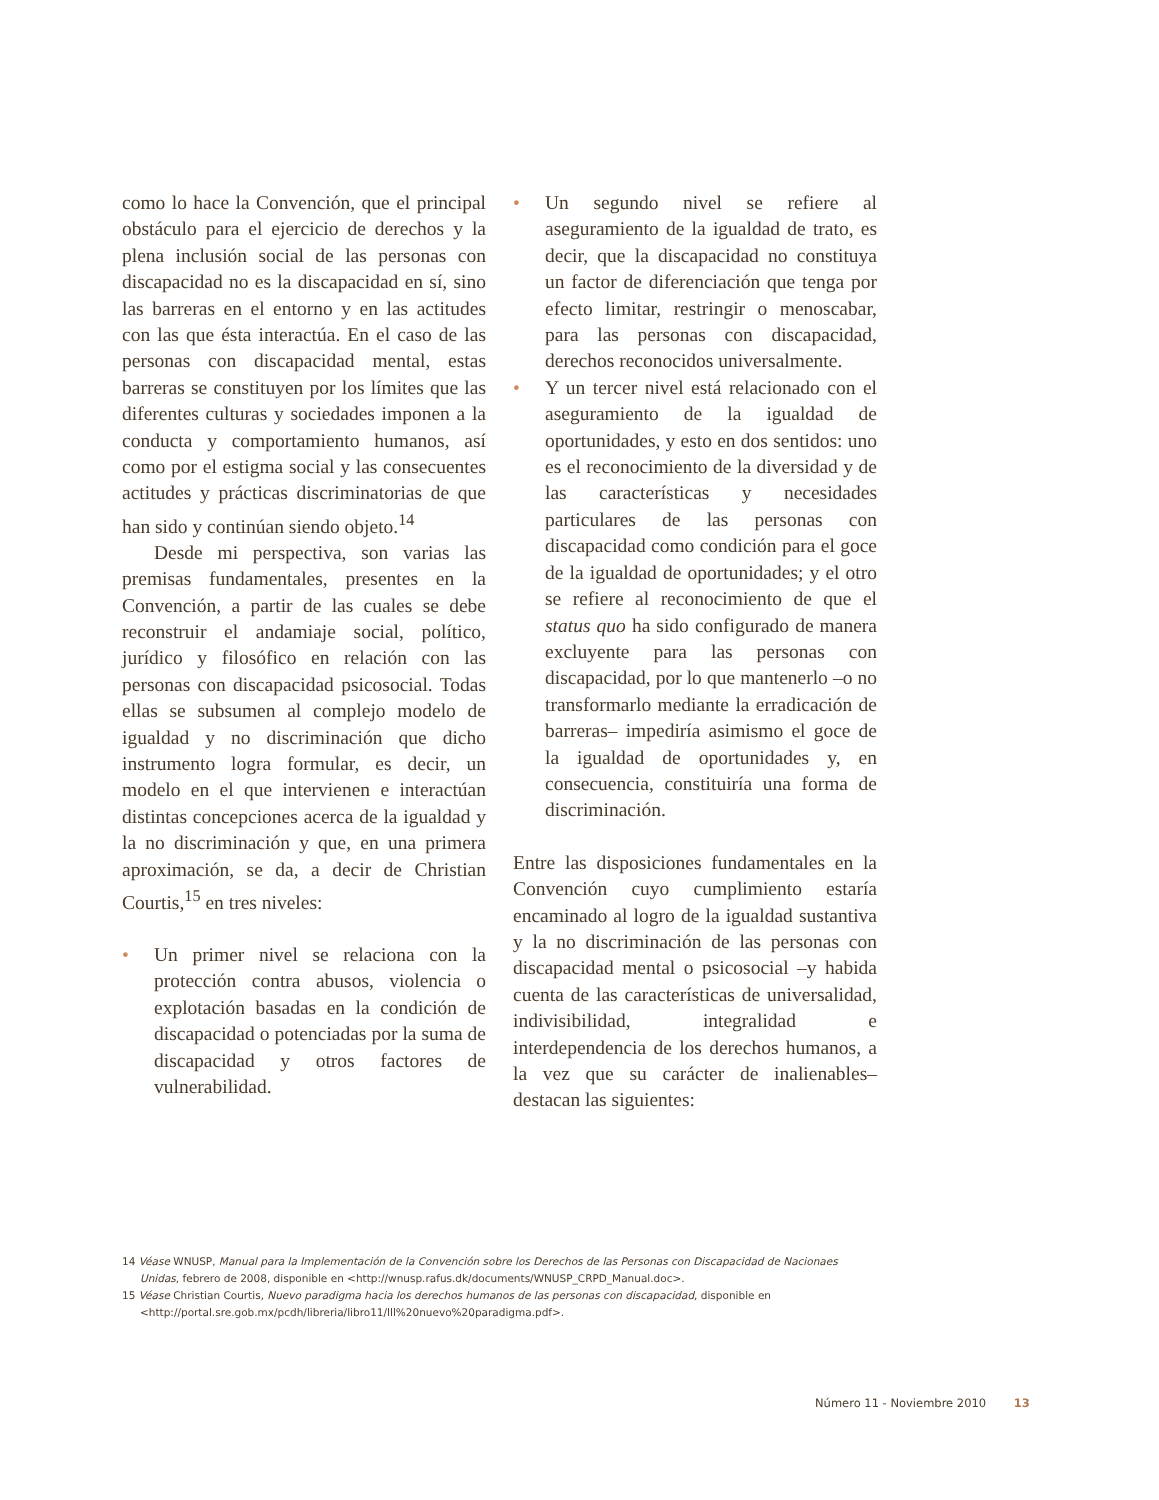como lo hace la Convención, que el principal obstáculo para el ejercicio de derechos y la plena inclusión social de las personas con discapacidad no es la discapacidad en sí, sino las barreras en el entorno y en las actitudes con las que ésta interactúa. En el caso de las personas con discapacidad mental, estas barreras se constituyen por los límites que las diferentes culturas y sociedades imponen a la conducta y comportamiento humanos, así como por el estigma social y las consecuentes actitudes y prácticas discriminatorias de que han sido y continúan siendo objeto.<sup>14</sup>
Desde mi perspectiva, son varias las premisas fundamentales, presentes en la Convención, a partir de las cuales se debe reconstruir el andamiaje social, político, jurídico y filosófico en relación con las personas con discapacidad psicosocial. Todas ellas se subsumen al complejo modelo de igualdad y no discriminación que dicho instrumento logra formular, es decir, un modelo en el que intervienen e interactúan distintas concepciones acerca de la igualdad y la no discriminación y que, en una primera aproximación, se da, a decir de Christian Courtis,<sup>15</sup> en tres niveles:
• Un primer nivel se relaciona con la protección contra abusos, violencia o explotación basadas en la condición de discapacidad o potenciadas por la suma de discapacidad y otros factores de vulnerabilidad.
• Un segundo nivel se refiere al aseguramiento de la igualdad de trato, es decir, que la discapacidad no constituya un factor de diferenciación que tenga por efecto limitar, restringir o menoscabar, para las personas con discapacidad, derechos reconocidos universalmente.
• Y un tercer nivel está relacionado con el aseguramiento de la igualdad de oportunidades, y esto en dos sentidos: uno es el reconocimiento de la diversidad y de las características y necesidades particulares de las personas con discapacidad como condición para el goce de la igualdad de oportunidades; y el otro se refiere al reconocimiento de que el status quo ha sido configurado de manera excluyente para las personas con discapacidad, por lo que mantenerlo –o no transformarlo mediante la erradicación de barreras– impediría asimismo el goce de la igualdad de oportunidades y, en consecuencia, constituiría una forma de discriminación.
Entre las disposiciones fundamentales en la Convención cuyo cumplimiento estaría encaminado al logro de la igualdad sustantiva y la no discriminación de las personas con discapacidad mental o psicosocial –y habida cuenta de las características de universalidad, indivisibilidad, integralidad e interdependencia de los derechos humanos, a la vez que su carácter de inalienables– destacan las siguientes:
14 Véase WNUSP, Manual para la Implementación de la Convención sobre los Derechos de las Personas con Discapacidad de Nacionaes Unidas, febrero de 2008, disponible en <http://wnusp.rafus.dk/documents/WNUSP_CRPD_Manual.doc>.
15 Véase Christian Courtis, Nuevo paradigma hacia los derechos humanos de las personas con discapacidad, disponible en <http://portal.sre.gob.mx/pcdh/libreria/libro11/lll%20nuevo%20paradigma.pdf>.
Número 11 - Noviembre 2010 13